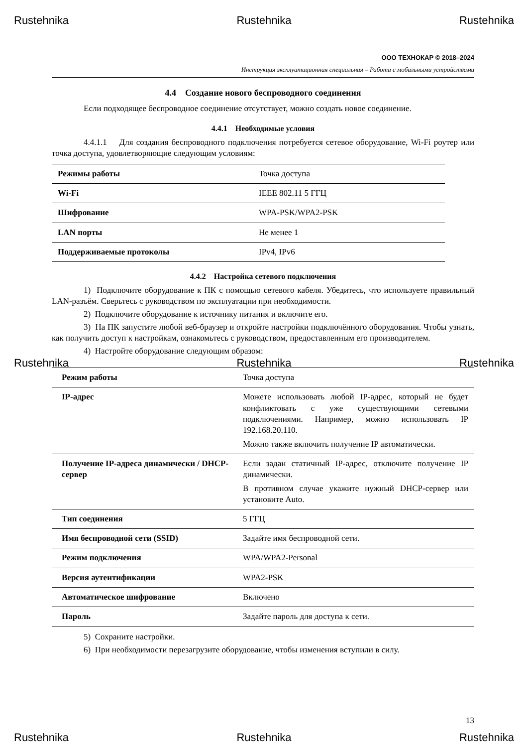Rustehnika Rustehnika Rustehnika
ООО ТЕХНОКАР © 2018–2024
Инструкция эксплуатационная специальная – Работа с мобильными устройствами
4.4 Создание нового беспроводного соединения
Если подходящее беспроводное соединение отсутствует, можно создать новое соединение.
4.4.1 Необходимые условия
4.4.1.1 Для создания беспроводного подключения потребуется сетевое оборудование, Wi-Fi роутер или точка доступа, удовлетворяющие следующим условиям:
| Режимы работы | Точка доступа |
| Wi-Fi | IEEE 802.11 5 ГГЦ |
| Шифрование | WPA-PSK/WPA2-PSK |
| LAN порты | Не менее 1 |
| Поддерживаемые протоколы | IPv4, IPv6 |
4.4.2 Настройка сетевого подключения
1) Подключите оборудование к ПК с помощью сетевого кабеля. Убедитесь, что используете правильный LAN-разъём. Сверьтесь с руководством по эксплуатации при необходимости.
2) Подключите оборудование к источнику питания и включите его.
3) На ПК запустите любой веб-браузер и откройте настройки подключённого оборудования. Чтобы узнать, как получить доступ к настройкам, ознакомьтесь с руководством, предоставленным его производителем.
4) Настройте оборудование следующим образом:
Rustehnika Rustehnika Rustehnika
| Режим работы | Точка доступа |
| IP-адрес | Можете использовать любой IP-адрес, который не будет конфликтовать с уже существующими сетевыми подключениями. Например, можно использовать IP 192.168.20.110. Можно также включить получение IP автоматически. |
| Получение IP-адреса динамически / DHCP-сервер | Если задан статичный IP-адрес, отключите получение IP динамически. В противном случае укажите нужный DHCP-сервер или установите Auto. |
| Тип соединения | 5 ГГЦ |
| Имя беспроводной сети (SSID) | Задайте имя беспроводной сети. |
| Режим подключения | WPA/WPA2-Personal |
| Версия аутентификации | WPA2-PSK |
| Автоматическое шифрование | Включено |
| Пароль | Задайте пароль для доступа к сети. |
5) Сохраните настройки.
6) При необходимости перезагрузите оборудование, чтобы изменения вступили в силу.
13
Rustehnika Rustehnika Rustehnika